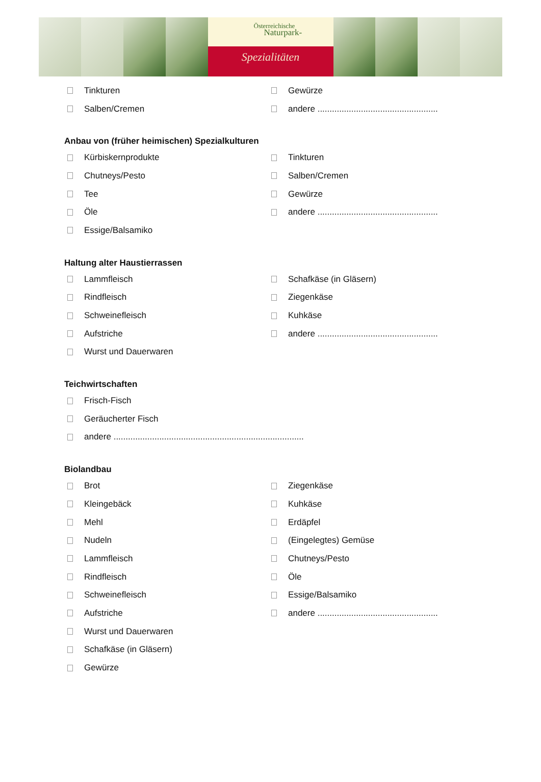Österreichische
Naturpark-
Spezialitäten
Tinkturen Gewürze
Salben/Cremen
andere ..................................................
Anbau von (früher heimischen) Spezialkulturen
Kürbiskernprodukte Tinkturen
Chutneys/Pesto Salben/Cremen
Tee Gewürze
Öle
andere ..................................................
Essige/Balsamiko
Haltung alter Haustierrassen
Lammfleisch Schafkäse (in Gläsern)
Rindfleisch Ziegenkäse
Schweinefleisch Kuhkäse
Aufstriche
andere ..................................................
Wurst und Dauerwaren
Teichwirtschaften
Frisch-Fisch
Geräucherter Fisch
andere ...............................................................................
Biolandbau
Brot Ziegenkäse
Kleingebäck Kuhkäse
Mehl Erdäpfel
Nudeln (Eingelegtes) Gemüse
Lammfleisch Chutneys/Pesto
Rindfleisch Öle
Schweinefleisch Essige/Balsamiko
Aufstriche
andere ..................................................
Wurst und Dauerwaren
Schafkäse (in Gläsern)
Gewürze